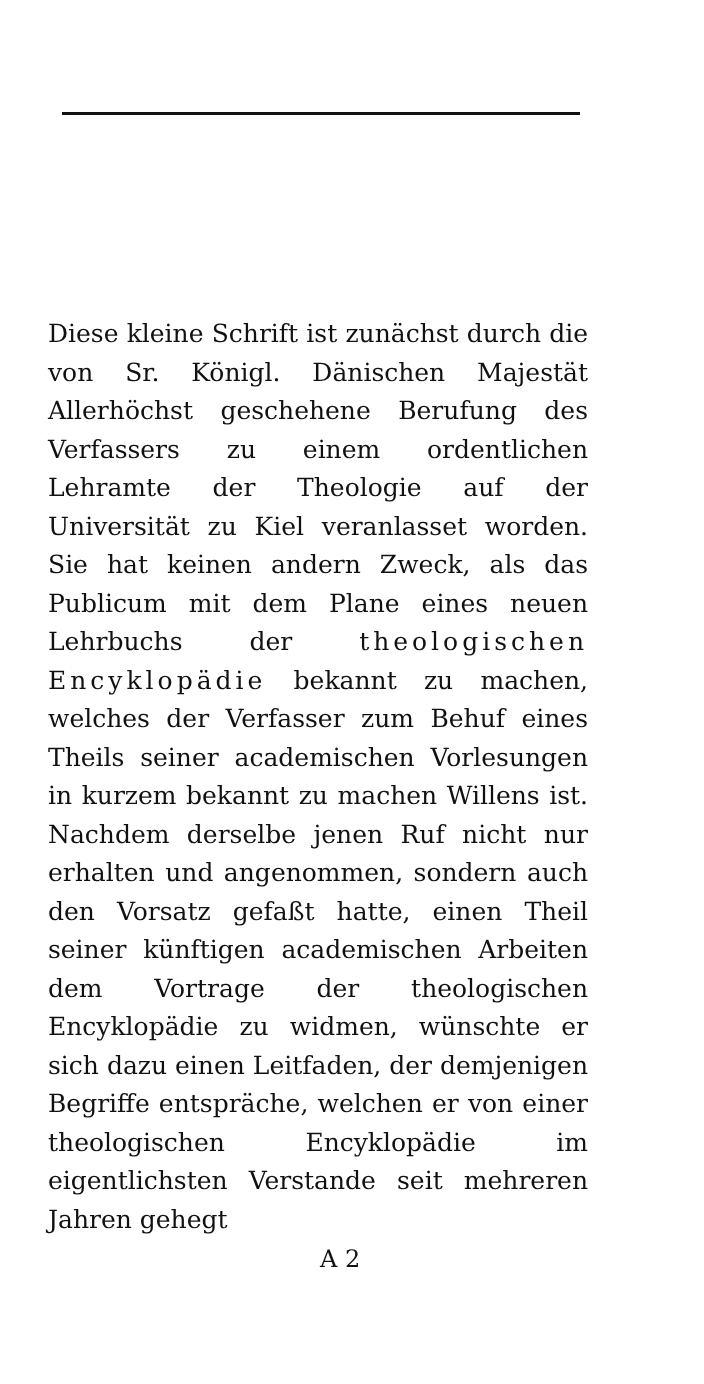Diese kleine Schrift ist zunächst durch die von Sr. Königl. Dänischen Majestät Allerhöchst geschehene Berufung des Verfassers zu einem ordentlichen Lehramte der Theologie auf der Universität zu Kiel veranlasset worden. Sie hat keinen andern Zweck, als das Publicum mit dem Plane eines neuen Lehrbuchs der theologischen Encyklopädie bekannt zu machen, welches der Verfasser zum Behuf eines Theils seiner academischen Vorlesungen in kurzem bekannt zu machen Willens ist. Nachdem derselbe jenen Ruf nicht nur erhalten und angenommen, sondern auch den Vorsatz gefaßt hatte, einen Theil seiner künftigen academischen Arbeiten dem Vortrage der theologischen Encyklopädie zu widmen, wünschte er sich dazu einen Leitfaden, der demjenigen Begriffe entspräche, welchen er von einer theologischen Encyklopädie im eigentlichsten Verstande seit mehreren Jahren gehegt
A 2